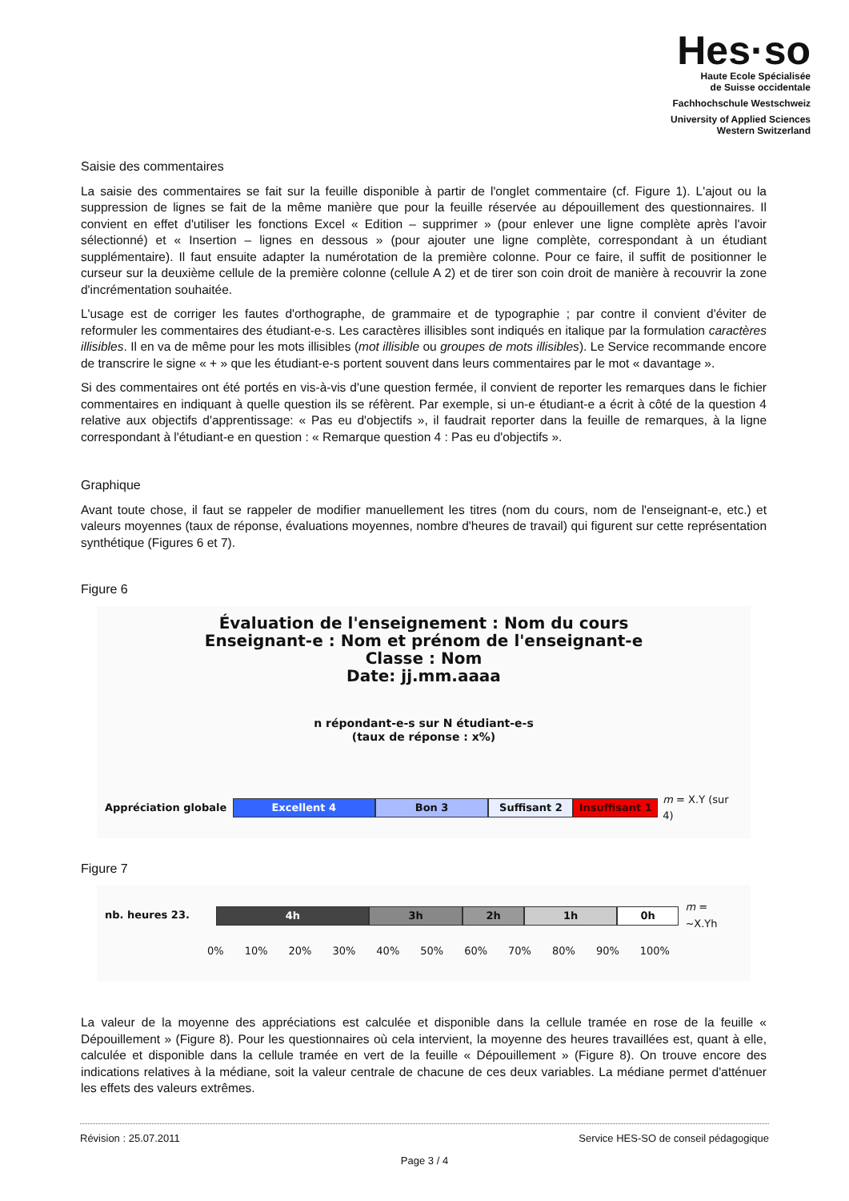Hes·so
Haute Ecole Spécialisée
de Suisse occidentale
Fachhochschule Westschweiz
University of Applied Sciences
Western Switzerland
Saisie des commentaires
La saisie des commentaires se fait sur la feuille disponible à partir de l'onglet commentaire (cf. Figure 1). L'ajout ou la suppression de lignes se fait de la même manière que pour la feuille réservée au dépouillement des questionnaires. Il convient en effet d'utiliser les fonctions Excel « Edition – supprimer » (pour enlever une ligne complète après l'avoir sélectionné) et « Insertion – lignes en dessous » (pour ajouter une ligne complète, correspondant à un étudiant supplémentaire). Il faut ensuite adapter la numérotation de la première colonne. Pour ce faire, il suffit de positionner le curseur sur la deuxième cellule de la première colonne (cellule A 2) et de tirer son coin droit de manière à recouvrir la zone d'incrémentation souhaitée.
L'usage est de corriger les fautes d'orthographe, de grammaire et de typographie ; par contre il convient d'éviter de reformuler les commentaires des étudiant-e-s. Les caractères illisibles sont indiqués en italique par la formulation caractères illisibles. Il en va de même pour les mots illisibles (mot illisible ou groupes de mots illisibles). Le Service recommande encore de transcrire le signe « + » que les étudiant-e-s portent souvent dans leurs commentaires par le mot « davantage ».
Si des commentaires ont été portés en vis-à-vis d'une question fermée, il convient de reporter les remarques dans le fichier commentaires en indiquant à quelle question ils se réfèrent. Par exemple, si un-e étudiant-e a écrit à côté de la question 4 relative aux objectifs d'apprentissage: « Pas eu d'objectifs », il faudrait reporter dans la feuille de remarques, à la ligne correspondant à l'étudiant-e en question : « Remarque question 4 : Pas eu d'objectifs ».
Graphique
Avant toute chose, il faut se rappeler de modifier manuellement les titres (nom du cours, nom de l'enseignant-e, etc.) et valeurs moyennes (taux de réponse, évaluations moyennes, nombre d'heures de travail) qui figurent sur cette représentation synthétique (Figures 6 et 7).
Figure 6
Évaluation de l'enseignement : Nom du cours
Enseignant-e : Nom et prénom de l'enseignant-e
Classe : Nom
Date: jj.mm.aaaa
n répondant-e-s sur N étudiant-e-s
(taux de réponse : x%)
Appréciation globale
Excellent 4 Bon 3 Suffisant 2 Insuffisant 1
m = X.Y (sur 4)
Figure 7
nb. heures 23.
4h 3h 2h 1h 0h
m = ~X.Yh
0% 10% 20% 30% 40% 50% 60% 70% 80% 90% 100%
La valeur de la moyenne des appréciations est calculée et disponible dans la cellule tramée en rose de la feuille « Dépouillement » (Figure 8). Pour les questionnaires où cela intervient, la moyenne des heures travaillées est, quant à elle, calculée et disponible dans la cellule tramée en vert de la feuille « Dépouillement » (Figure 8). On trouve encore des indications relatives à la médiane, soit la valeur centrale de chacune de ces deux variables. La médiane permet d'atténuer les effets des valeurs extrêmes.
Révision : 25.07.2011 Service HES-SO de conseil pédagogique
Page 3 / 4